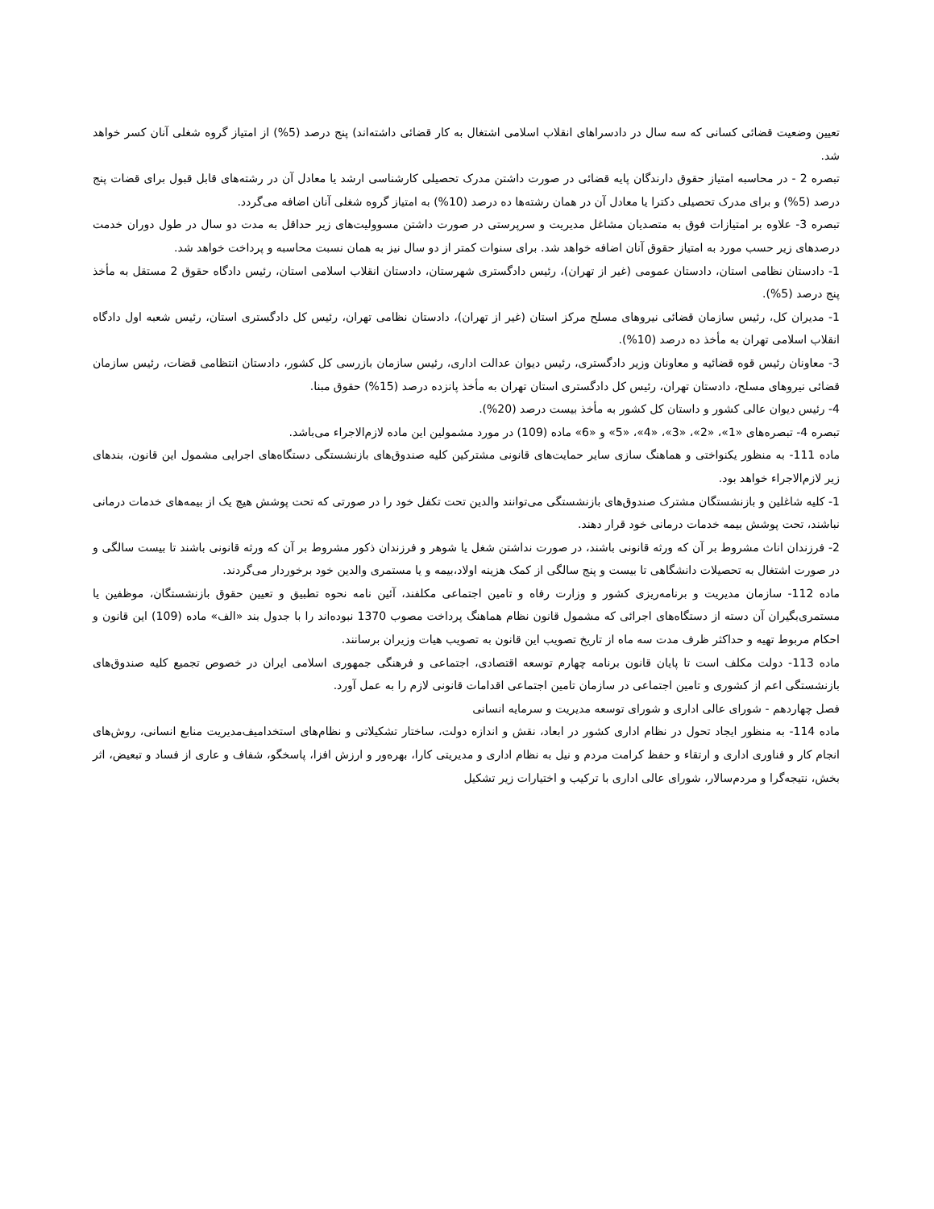تعیین وضعیت قضائی کسانی که سه سال در دادسراهای انقلاب اسلامی اشتغال به کار قضائی داشته‌اند) پنج درصد (5%) از امتیاز گروه شغلی آنان کسر خواهد شد.
تبصره 2 - در محاسبه امتیاز حقوق دارندگان پایه قضائی در صورت داشتن مدرک تحصیلی کارشناسی ارشد یا معادل آن در رشته‌های قابل قبول برای قضات پنج درصد (5%) و برای مدرک تحصیلی دکترا یا معادل آن در همان رشته‌ها ده درصد (10%) به امتیاز گروه شغلی آنان اضافه می‌گردد.
تبصره 3- علاوه بر امتیازات فوق به متصدیان مشاغل مدیریت و سرپرستی در صورت داشتن مسوولیت‌های زیر حداقل به مدت دو سال در طول دوران خدمت درصدهای زیر حسب مورد به امتیاز حقوق آنان اضافه خواهد شد. برای سنوات کمتر از دو سال نیز به همان نسبت محاسبه و پرداخت خواهد شد.
1- دادستان نظامی استان، دادستان عمومی (غیر از تهران)، رئیس دادگستری شهرستان، دادستان انقلاب اسلامی استان، رئیس دادگاه حقوق 2 مستقل به مأخذ پنج درصد (5%).
1- مدیران کل، رئیس سازمان قضائی نیروهای مسلح مرکز استان (غیر از تهران)، دادستان نظامی تهران، رئیس کل دادگستری استان، رئیس شعبه اول دادگاه انقلاب اسلامی تهران به مأخذ ده درصد (10%).
3- معاونان رئیس قوه قضائیه و معاونان وزیر دادگستری، رئیس دیوان عدالت اداری، رئیس سازمان بازرسی کل کشور، دادستان انتظامی قضات، رئیس سازمان قضائی نیروهای مسلح، دادستان تهران، رئیس کل دادگستری استان تهران به مأخذ پانزده درصد (15%) حقوق مبنا.
4- رئیس دیوان عالی کشور و داستان کل کشور به مأخذ بیست درصد (20%).
تبصره 4- تبصره‌های «1»، «2»، «3»، «4»، «5» و «6» ماده (109) در مورد مشمولین این ماده لازم‌الاجراء می‌باشد.
ماده 111- به منظور یکنواختی و هماهنگ سازی سایر حمایت‌های قانونی مشترکین کلیه صندوق‌های بازنشستگی دستگاه‌های اجرایی مشمول این قانون، بندهای زیر لازم‌الاجراء خواهد بود.
1- کلیه شاغلین و بازنشستگان مشترک صندوق‌های بازنشستگی می‌توانند والدین تحت تکفل خود را در صورتی که تحت پوشش هیچ یک از بیمه‌های خدمات درمانی نباشند، تحت پوشش بیمه خدمات درمانی خود قرار دهند.
2- فرزندان اناث مشروط بر آن که ورثه قانونی باشند، در صورت نداشتن شغل یا شوهر و فرزندان ذکور مشروط بر آن که ورثه قانونی باشند تا بیست سالگی و در صورت اشتغال به تحصیلات دانشگاهی تا بیست و پنج سالگی از کمک هزینه اولاد،بیمه و یا مستمری والدین خود برخوردار می‌گردند.
ماده 112- سازمان مدیریت و برنامه‌ریزی کشور و وزارت رفاه و تامین اجتماعی مکلفند، آئین نامه نحوه تطبیق و تعیین حقوق بازنشستگان، موظفین یا مستمری‌بگیران آن دسته از دستگاه‌های اجرائی که مشمول قانون نظام هماهنگ پرداخت مصوب 1370 نبوده‌اند را با جدول بند «الف» ماده (109) این قانون و احکام مربوط تهیه و حداکثر ظرف مدت سه ماه از تاریخ تصویب این قانون به تصویب هیات وزیران برسانند.
ماده 113- دولت مکلف است تا پایان قانون برنامه چهارم توسعه اقتصادی، اجتماعی و فرهنگی جمهوری اسلامی ایران در خصوص تجمیع کلیه صندوق‌های بازنشستگی اعم از کشوری و تامین اجتماعی در سازمان تامین اجتماعی اقدامات قانونی لازم را به عمل آورد.
فصل چهاردهم - شورای عالی اداری و شورای توسعه مدیریت و سرمایه انسانی
ماده 114- به منظور ایجاد تحول در نظام اداری کشور در ابعاد، نقش و اندازه دولت، ساختار تشکیلاتی و نظام‌های استخدامیف‌مدیریت منابع انسانی، روش‌های انجام کار و فناوری اداری و ارتقاء و حفظ کرامت مردم و نیل به نظام اداری و مدیریتی کارا، بهره‌ور و ارزش افزا، پاسخگو، شفاف و عاری از فساد و تبعیض، اثر بخش، نتیجه‌گرا و مردم‌سالار، شورای عالی اداری با ترکیب و اختیارات زیر تشکیل